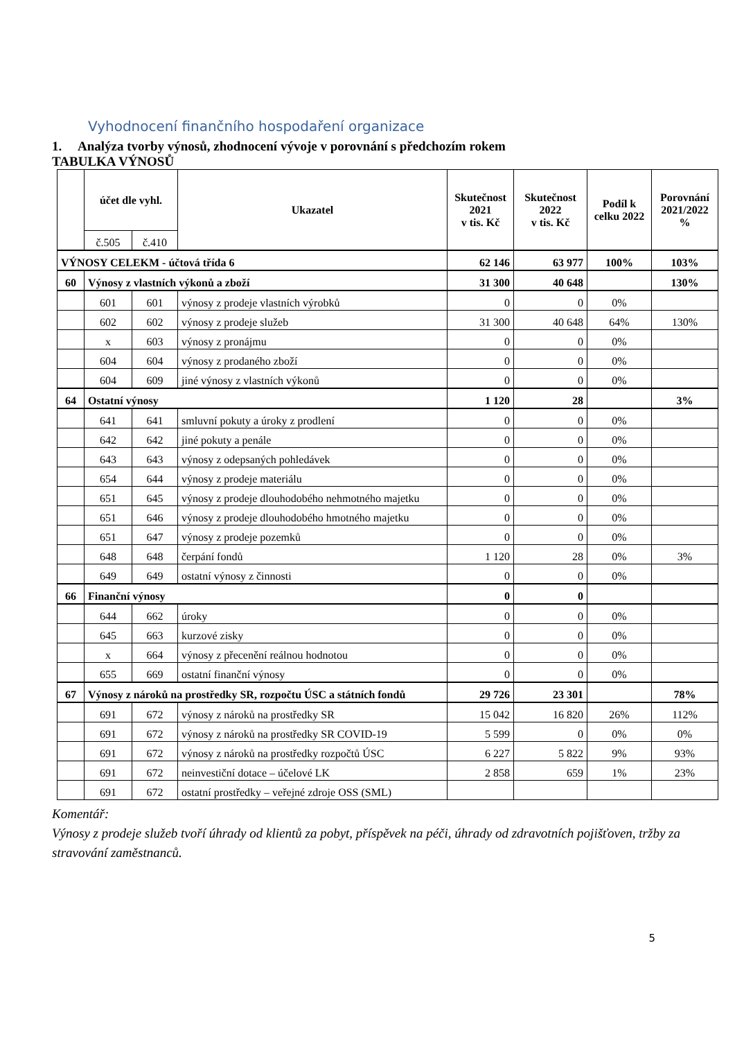Vyhodnocení finančního hospodaření organizace
1. Analýza tvorby výnosů, zhodnocení vývoje v porovnání s předchozím rokem
TABULKA VÝNOSŮ
| | účet dle vyhl. | | Ukazatel | Skutečnost 2021 v tis. Kč | Skutečnost 2022 v tis. Kč | Podíl k celku 2022 | Porovnání 2021/2022 % |
| --- | --- | --- | --- | --- | --- | --- | --- |
| | č.505 | č.410 | | | | | |
| VÝNOSY CELEKM - účtová třída 6 | | | | 62 146 | 63 977 | 100% | 103% |
| 60 | Výnosy z vlastních výkonů a zboží | | | 31 300 | 40 648 | | 130% |
| | 601 | 601 | výnosy z prodeje vlastních výrobků | 0 | 0 | 0% | |
| | 602 | 602 | výnosy z prodeje služeb | 31 300 | 40 648 | 64% | 130% |
| | x | 603 | výnosy z pronájmu | 0 | 0 | 0% | |
| | 604 | 604 | výnosy z prodaného zboží | 0 | 0 | 0% | |
| | 604 | 609 | jiné výnosy z vlastních výkonů | 0 | 0 | 0% | |
| 64 | Ostatní výnosy | | | 1 120 | 28 | | 3% |
| | 641 | 641 | smluvní pokuty a úroky z prodlení | 0 | 0 | 0% | |
| | 642 | 642 | jiné pokuty a penále | 0 | 0 | 0% | |
| | 643 | 643 | výnosy z odepsaných pohledávek | 0 | 0 | 0% | |
| | 654 | 644 | výnosy z prodeje materiálu | 0 | 0 | 0% | |
| | 651 | 645 | výnosy z prodeje dlouhodobého nehmotného majetku | 0 | 0 | 0% | |
| | 651 | 646 | výnosy z prodeje dlouhodobého hmotného majetku | 0 | 0 | 0% | |
| | 651 | 647 | výnosy z prodeje pozemků | 0 | 0 | 0% | |
| | 648 | 648 | čerpání fondů | 1 120 | 28 | 0% | 3% |
| | 649 | 649 | ostatní výnosy z činnosti | 0 | 0 | 0% | |
| 66 | Finanční výnosy | | | 0 | 0 | | |
| | 644 | 662 | úroky | 0 | 0 | 0% | |
| | 645 | 663 | kurzové zisky | 0 | 0 | 0% | |
| | x | 664 | výnosy z přecenění reálnou hodnotou | 0 | 0 | 0% | |
| | 655 | 669 | ostatní finanční výnosy | 0 | 0 | 0% | |
| 67 | Výnosy z nároků na prostředky SR, rozpočtu ÚSC a státních fondů | | | 29 726 | 23 301 | | 78% |
| | 691 | 672 | výnosy z nároků na prostředky SR | 15 042 | 16 820 | 26% | 112% |
| | 691 | 672 | výnosy z nároků na prostředky SR COVID-19 | 5 599 | 0 | 0% | 0% |
| | 691 | 672 | výnosy z nároků na prostředky rozpočtů ÚSC | 6 227 | 5 822 | 9% | 93% |
| | 691 | 672 | neinvestiční dotace – účelové LK | 2 858 | 659 | 1% | 23% |
| | 691 | 672 | ostatní prostředky – veřejné zdroje OSS (SML) | | | | |
Komentář:
Výnosy z prodeje služeb tvoří úhrady od klientů za pobyt, příspěvek na péči, úhrady od zdravotních pojišťoven, tržby za stravování zaměstnanců.
5